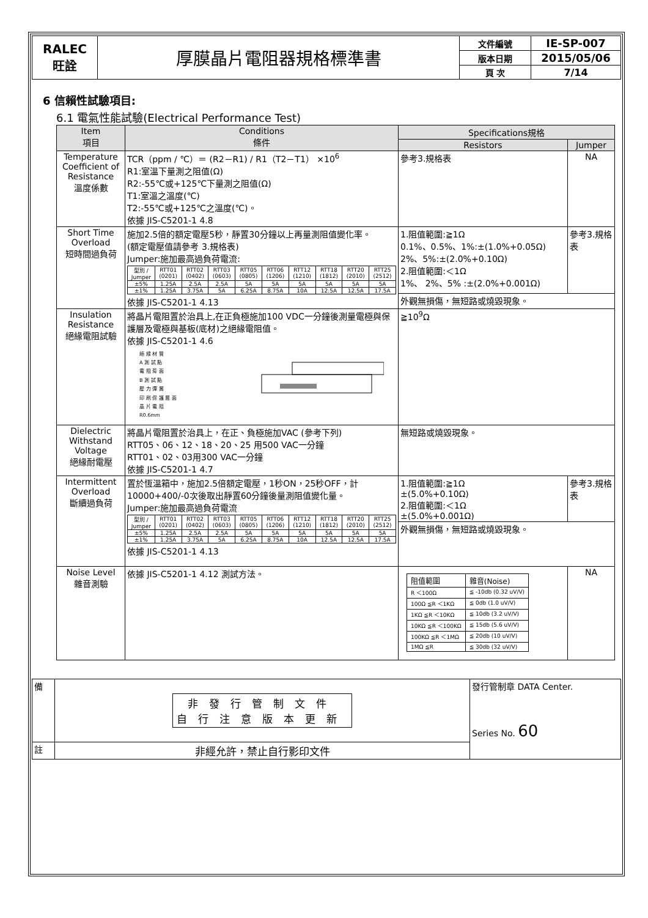| RALEC 旺詮 | 厚膜晶片電阻器規格標準書 | 文件編號 | IE-SP-007 |
| | | 版本日期 | 2015/05/06 |
| | | 頁 次 | 7/14 |
6 信賴性試驗項目:
6.1 電氣性能試驗(Electrical Performance Test)
| Item 項目 | Conditions 條件 | Specifications規格 | |
| --- | --- | --- | --- |
| | | Resistors | Jumper |
| Temperature Coefficient of Resistance 溫度係數 | TCR（ppm / ℃）＝ (R2－R1) / R1（T2－T1） ×10<sup>6</sup> R1:室溫下量測之阻值(Ω) R2:-55℃或+125℃下量測之阻值(Ω) T1:室溫之溫度(℃) T2:-55℃或+125℃之溫度(℃)。 依據 JIS-C5201-1 4.8 | 參考3.規格表 | NA |
| Short Time Overload 短時間過負荷 | 施加2.5倍的額定電壓5秒，靜置30分鐘以上再量測阻值變化率。 (額定電壓值請參考 3.規格表) Jumper:施加最高過負荷電流: / 型別 / Jumper / RTT01 (0201) / RTT02 (0402) / RTT03 (0603) / RTT05 (0805) / RTT06 (1206) / RTT12 (1210) / RTT18 (1812) / RTT20 (2010) / RTT25 (2512) / / ±5% / 1.25A / 2.5A / 2.5A / 5A / 5A / 5A / 5A / 5A / 5A / / ±1% / 1.25A / 3.75A / 5A / 6.25A / 8.75A / 10A / 12.5A / 12.5A / 17.5A / 依據 JIS-C5201-1 4.13 | 1.阻值範圍:≧1Ω 0.1%、0.5%、1%:±(1.0%+0.05Ω) 2%、5%:±(2.0%+0.10Ω) 2.阻值範圍:＜1Ω 1%、 2%、5% :±(2.0%+0.001Ω) | 參考3.規格表 |
| | | 外觀無損傷，無短路或燒毀現象。 | |
| Insulation Resistance 絕緣電阻試驗 | 將晶片電阻置於治具上,在正負極施加100 VDC一分鐘後測量電極與保護層及電極與基板(底材)之絕緣電阻值。 依據 JIS-C5201-1 4.6 絕 緣 材 質 A 測 試 點 電 阻 背 面 B 測 試 點 壓 力 彈 簧 印 刷 保 護 層 面 晶 片 電 阻 R0.6mm | ≧10<sup>9</sup>Ω | |
| Dielectric Withstand Voltage 絕緣耐電壓 | 將晶片電阻置於治具上，在正、負極施加VAC (參考下列) RTT05、06、12、18、20、25 用500 VAC一分鐘 RTT01、02、03用300 VAC一分鐘 依據 JIS-C5201-1 4.7 | 無短路或燒毀現象。 | |
| Intermittent Overload 斷續過負荷 | 置於恆溫箱中，施加2.5倍額定電壓，1秒ON，25秒OFF，計10000+400/-0次後取出靜置60分鐘後量測阻值變化量。 Jumper:施加最高過負荷電流 / 型別 / Jumper / RTT01 (0201) / RTT02 (0402) / RTT03 (0603) / RTT05 (0805) / RTT06 (1206) / RTT12 (1210) / RTT18 (1812) / RTT20 (2010) / RTT25 (2512) / / ±5% / 1.25A / 2.5A / 2.5A / 5A / 5A / 5A / 5A / 5A / 5A / / ±1% / 1.25A / 3.75A / 5A / 6.25A / 8.75A / 10A / 12.5A / 12.5A / 17.5A / 依據 JIS-C5201-1 4.13 | 1.阻值範圍:≧1Ω ±(5.0%+0.10Ω) 2.阻值範圍:＜1Ω ±(5.0%+0.001Ω) | 參考3.規格表 |
| | | 外觀無損傷，無短路或燒毀現象。 | |
| Noise Level 雜音測驗 | 依據 JIS-C5201-1 4.12 測試方法。 | / 阻值範圍 / 雜音(Noise) / / R ＜100Ω / ≦ -10db (0.32 uV/V) / / 100Ω ≦R ＜1KΩ / ≦ 0db (1.0 uV/V) / / 1KΩ ≦R ＜10KΩ / ≦ 10db (3.2 uV/V) / / 10KΩ ≦R ＜100KΩ / ≦ 15db (5.6 uV/V) / / 100KΩ ≦R ＜1MΩ / ≦ 20db (10 uV/V) / / 1MΩ ≦R / ≦ 30db (32 uV/V) / | NA |
| 備 | 非發行管制文件 自行注意版本更新 | 發行管制章 DATA Center. Series No. 60 |
| 註 | 非經允許，禁止自行影印文件 | |